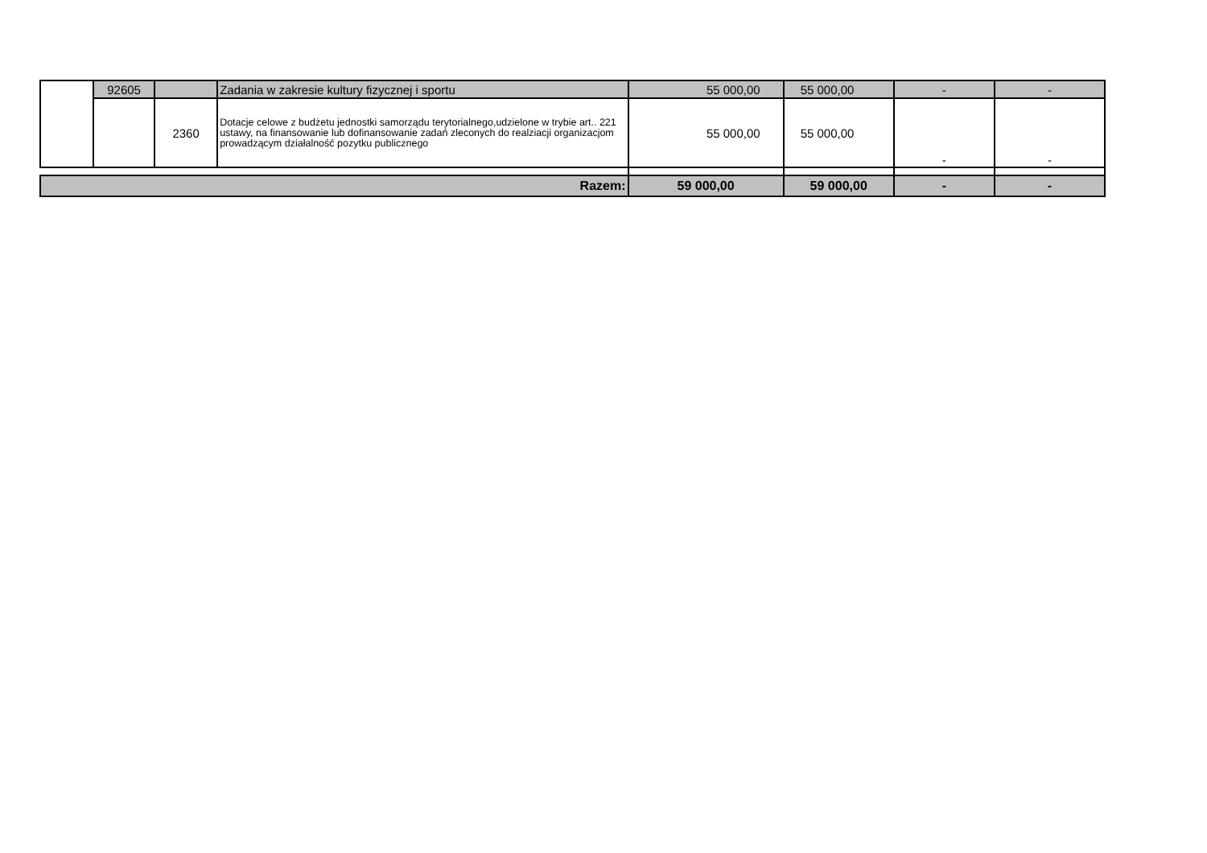| | 92605 | | Zadania w zakresie kultury fizycznej i sportu | 55 000,00 | 55 000,00 | - | - |
| | | 2360 | Dotacje celowe z budżetu jednostki samorządu terytorialnego,udzielone w trybie art.. 221 ustawy, na finansowanie lub dofinansowanie zadań zleconych do realziacji organizacjom prowadzącym działalność pozytku publicznego | 55 000,00 | 55 000,00 | - | - |
| Razem: | | | | 59 000,00 | 59 000,00 | - | - |